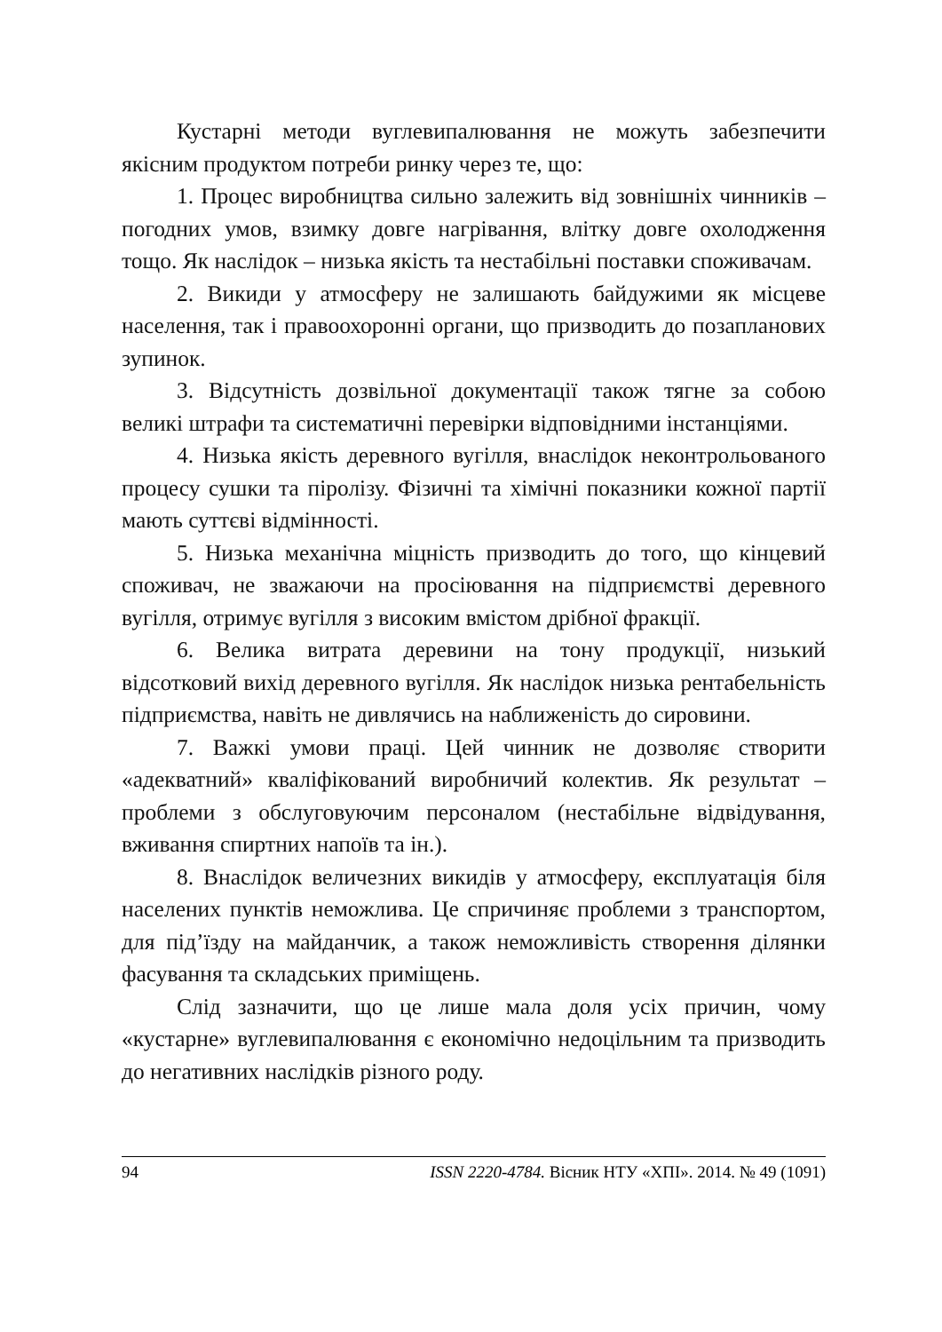Кустарні методи вуглевипалювання не можуть забезпечити якісним продуктом потреби ринку через те, що:
1. Процес виробництва сильно залежить від зовнішніх чинників – погодних умов, взимку довге нагрівання, влітку довге охолодження тощо. Як наслідок – низька якість та нестабільні поставки споживачам.
2. Викиди у атмосферу не залишають байдужими як місцеве населення, так і правоохоронні органи, що призводить до позапланових зупинок.
3. Відсутність дозвільної документації також тягне за собою великі штрафи та систематичні перевірки відповідними інстанціями.
4. Низька якість деревного вугілля, внаслідок неконтрольованого процесу сушки та піролізу. Фізичні та хімічні показники кожної партії мають суттєві відмінності.
5. Низька механічна міцність призводить до того, що кінцевий споживач, не зважаючи на просіювання на підприємстві деревного вугілля, отримує вугілля з високим вмістом дрібної фракції.
6. Велика витрата деревини на тону продукції, низький відсотковий вихід деревного вугілля. Як наслідок низька рентабельність підприємства, навіть не дивлячись на наближеність до сировини.
7. Важкі умови праці. Цей чинник не дозволяє створити «адекватний» кваліфікований виробничий колектив. Як результат – проблеми з обслуговуючим персоналом (нестабільне відвідування, вживання спиртних напоїв та ін.).
8. Внаслідок величезних викидів у атмосферу, експлуатація біля населених пунктів неможлива. Це спричиняє проблеми з транспортом, для під’їзду на майданчик, а також неможливість створення ділянки фасування та складських приміщень.
Слід зазначити, що це лише мала доля усіх причин, чому «кустарне» вуглевипалювання є економічно недоцільним та призводить до негативних наслідків різного роду.
94 ISSN 2220-4784. Вісник НТУ «ХПІ». 2014. № 49 (1091)